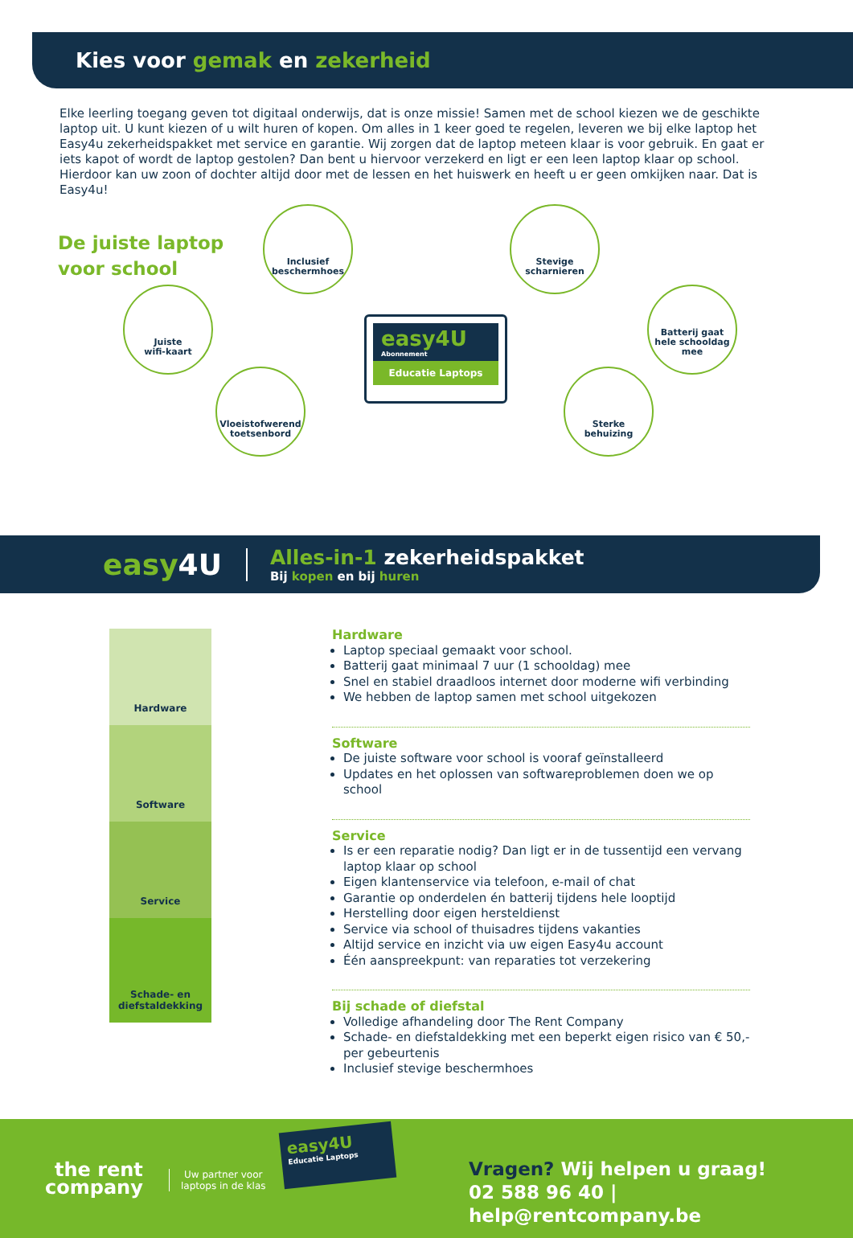Kies voor gemak en zekerheid
Elke leerling toegang geven tot digitaal onderwijs, dat is onze missie! Samen met de school kiezen we de geschikte laptop uit. U kunt kiezen of u wilt huren of kopen. Om alles in 1 keer goed te regelen, leveren we bij elke laptop het Easy4u zekerheidspakket met service en garantie. Wij zorgen dat de laptop meteen klaar is voor gebruik. En gaat er iets kapot of wordt de laptop gestolen? Dan bent u hiervoor verzekerd en ligt er een leen laptop klaar op school. Hierdoor kan uw zoon of dochter altijd door met de lessen en het huiswerk en heeft u er geen omkijken naar. Dat is Easy4u!
De juiste laptop
voor school
Juiste
wifi-kaart
Inclusief
beschermhoes
Vloeistofwerend
toetsenbord
Stevige
scharnieren
Batterij gaat
hele schooldag
mee
Sterke
behuizing
easy4U
Abonnement
Educatie Laptops
easy4U
Alles-in-1 zekerheidspakket
Bij kopen en bij huren
Hardware
Software
Service
Schade- en
diefstaldekking
Hardware
Laptop speciaal gemaakt voor school.
Batterij gaat minimaal 7 uur (1 schooldag) mee
Snel en stabiel draadloos internet door moderne wifi verbinding
We hebben de laptop samen met school uitgekozen
Software
De juiste software voor school is vooraf geïnstalleerd
Updates en het oplossen van softwareproblemen doen we op school
Service
Is er een reparatie nodig? Dan ligt er in de tussentijd een vervang laptop klaar op school
Eigen klantenservice via telefoon, e-mail of chat
Garantie op onderdelen én batterij tijdens hele looptijd
Herstelling door eigen hersteldienst
Service via school of thuisadres tijdens vakanties
Altijd service en inzicht via uw eigen Easy4u account
Één aanspreekpunt: van reparaties tot verzekering
Bij schade of diefstal
Volledige afhandeling door The Rent Company
Schade- en diefstaldekking met een beperkt eigen risico van € 50,- per gebeurtenis
Inclusief stevige beschermhoes
the rent
company
Uw partner voor
laptops in de klas
easy4U
Educatie Laptops
Vragen? Wij helpen u graag!
02 588 96 40 | help@rentcompany.be